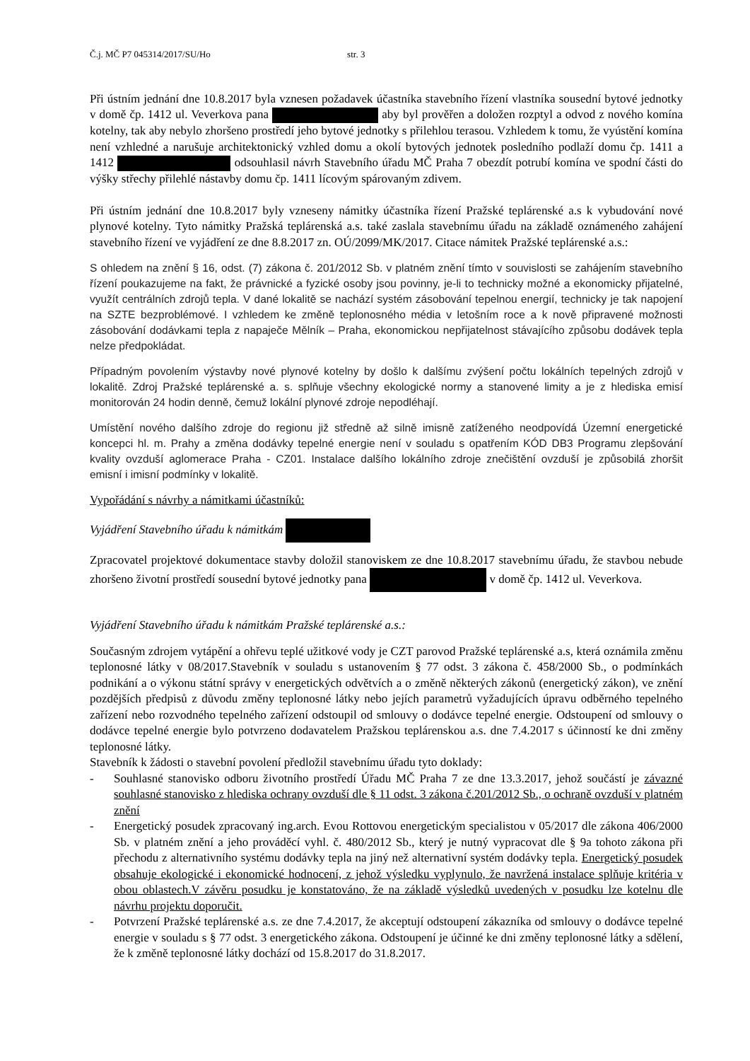Č.j. MČ P7 045314/2017/SU/Ho str. 3
Při ústním jednání dne 10.8.2017 byla vznesen požadavek účastníka stavebního řízení vlastníka sousední bytové jednotky v domě čp. 1412 ul. Veverkova pana aby byl prověřen a doložen rozptyl a odvod z nového komína kotelny, tak aby nebylo zhoršeno prostředí jeho bytové jednotky s přilehlou terasou. Vzhledem k tomu, že vyústění komína není vzhledné a narušuje architektonický vzhled domu a okolí bytových jednotek posledního podlaží domu čp. 1411 a 1412 odsouhlasil návrh Stavebního úřadu MČ Praha 7 obezdít potrubí komína ve spodní části do výšky střechy přilehlé nástavby domu čp. 1411 lícovým spárovaným zdivem.
Při ústním jednání dne 10.8.2017 byly vzneseny námitky účastníka řízení Pražské teplárenské a.s k vybudování nové plynové kotelny. Tyto námitky Pražská teplárenská a.s. také zaslala stavebnímu úřadu na základě oznámeného zahájení stavebního řízení ve vyjádření ze dne 8.8.2017 zn. OÚ/2099/MK/2017. Citace námitek Pražské teplárenské a.s.:
S ohledem na znění § 16, odst. (7) zákona č. 201/2012 Sb. v platném znění tímto v souvislosti se zahájením stavebního řízení poukazujeme na fakt, že právnické a fyzické osoby jsou povinny, je-li to technicky možné a ekonomicky přijatelné, využít centrálních zdrojů tepla. V dané lokalitě se nachází systém zásobování tepelnou energií, technicky je tak napojení na SZTE bezproblémové. I vzhledem ke změně teplonosného média v letošním roce a k nově připravené možnosti zásobování dodávkami tepla z napaječe Mělník – Praha, ekonomickou nepřijatelnost stávajícího způsobu dodávek tepla nelze předpokládat.
Případným povolením výstavby nové plynové kotelny by došlo k dalšímu zvýšení počtu lokálních tepelných zdrojů v lokalitě. Zdroj Pražské teplárenské a. s. splňuje všechny ekologické normy a stanovené limity a je z hlediska emisí monitorován 24 hodin denně, čemuž lokální plynové zdroje nepodléhají.
Umístění nového dalšího zdroje do regionu již středně až silně imisně zatíženého neodpovídá Územní energetické koncepci hl. m. Prahy a změna dodávky tepelné energie není v souladu s opatřením KÓD DB3 Programu zlepšování kvality ovzduší aglomerace Praha - CZ01. Instalace dalšího lokálního zdroje znečištění ovzduší je způsobilá zhoršit emisní i imisní podmínky v lokalitě.
Vypořádání s návrhy a námitkami účastníků:
Vyjádření Stavebního úřadu k námitkám
Zpracovatel projektové dokumentace stavby doložil stanoviskem ze dne 10.8.2017 stavebnímu úřadu, že stavbou nebude zhoršeno životní prostředí sousední bytové jednotky pana v domě čp. 1412 ul. Veverkova.
Vyjádření Stavebního úřadu k námitkám Pražské teplárenské a.s.:
Současným zdrojem vytápění a ohřevu teplé užitkové vody je CZT parovod Pražské teplárenské a.s, která oznámila změnu teplonosné látky v 08/2017.Stavebník v souladu s ustanovením § 77 odst. 3 zákona č. 458/2000 Sb., o podmínkách podnikání a o výkonu státní správy v energetických odvětvích a o změně některých zákonů (energetický zákon), ve znění pozdějších předpisů z důvodu změny teplonosné látky nebo jejích parametrů vyžadujících úpravu odběrného tepelného zařízení nebo rozvodného tepelného zařízení odstoupil od smlouvy o dodávce tepelné energie. Odstoupení od smlouvy o dodávce tepelné energie bylo potvrzeno dodavatelem Pražskou teplárenskou a.s. dne 7.4.2017 s účinností ke dni změny teplonosné látky.
Stavebník k žádosti o stavební povolení předložil stavebnímu úřadu tyto doklady:
- Souhlasné stanovisko odboru životního prostředí Úřadu MČ Praha 7 ze dne 13.3.2017, jehož součástí je závazné souhlasné stanovisko z hlediska ochrany ovzduší dle § 11 odst. 3 zákona č.201/2012 Sb., o ochraně ovzduší v platném znění
- Energetický posudek zpracovaný ing.arch. Evou Rottovou energetickým specialistou v 05/2017 dle zákona 406/2000 Sb. v platném znění a jeho prováděcí vyhl. č. 480/2012 Sb., který je nutný vypracovat dle § 9a tohoto zákona při přechodu z alternativního systému dodávky tepla na jiný než alternativní systém dodávky tepla. Energetický posudek obsahuje ekologické i ekonomické hodnocení, z jehož výsledku vyplynulo, že navržená instalace splňuje kritéria v obou oblastech.V závěru posudku je konstatováno, že na základě výsledků uvedených v posudku lze kotelnu dle návrhu projektu doporučit.
- Potvrzení Pražské teplárenské a.s. ze dne 7.4.2017, že akceptují odstoupení zákazníka od smlouvy o dodávce tepelné energie v souladu s § 77 odst. 3 energetického zákona. Odstoupení je účinné ke dni změny teplonosné látky a sdělení, že k změně teplonosné látky dochází od 15.8.2017 do 31.8.2017.